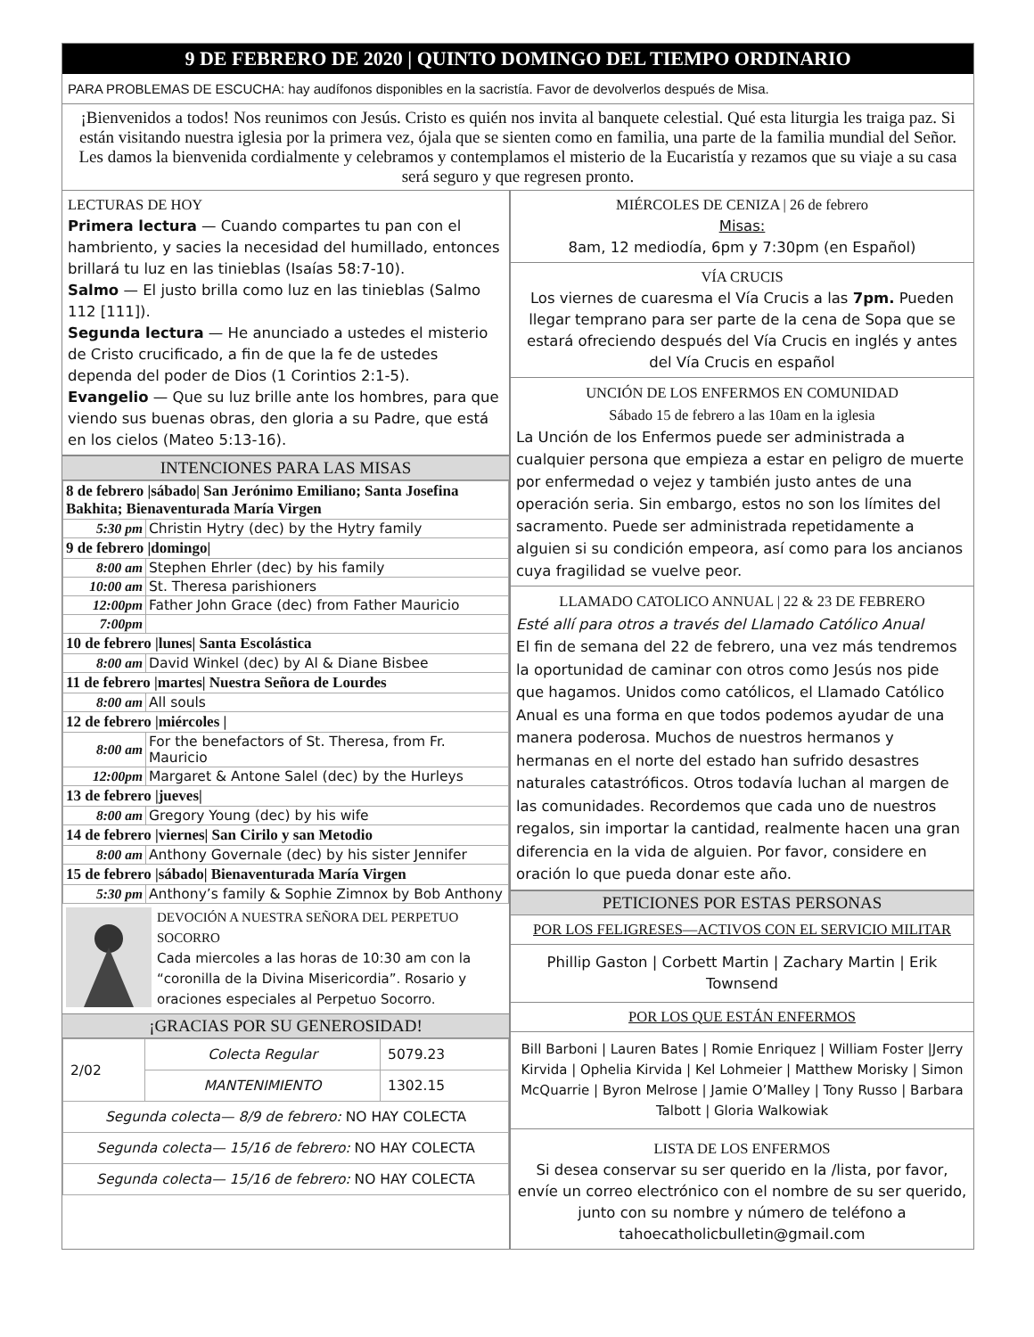9 DE FEBRERO DE 2020 | QUINTO DOMINGO DEL TIEMPO ORDINARIO
PARA PROBLEMAS DE ESCUCHA: hay audífonos disponibles en la sacristía. Favor de devolverlos después de Misa.
¡Bienvenidos a todos! Nos reunimos con Jesús. Cristo es quién nos invita al banquete celestial. Qué esta liturgia les traiga paz. Si están visitando nuestra iglesia por la primera vez, ójala que se sienten como en familia, una parte de la familia mundial del Señor. Les damos la bienvenida cordialmente y celebramos y contemplamos el misterio de la Eucaristía y rezamos que su viaje a su casa será seguro y que regresen pronto.
LECTURAS DE HOY
Primera lectura — Cuando compartes tu pan con el hambriento, y sacies la necesidad del humillado, entonces brillará tu luz en las tinieblas (Isaías 58:7-10).
Salmo — El justo brilla como luz en las tinieblas (Salmo 112 [111]).
Segunda lectura — He anunciado a ustedes el misterio de Cristo crucificado, a fin de que la fe de ustedes dependa del poder de Dios (1 Corintios 2:1-5).
Evangelio — Que su luz brille ante los hombres, para que viendo sus buenas obras, den gloria a su Padre, que está en los cielos (Mateo 5:13-16).
INTENCIONES PARA LAS MISAS
| 8 de febrero /sábado/ San Jerónimo Emiliano; Santa Josefina Bakhita; Bienaventurada María Virgen | |
| 5:30 pm | Christin Hytry (dec) by the Hytry family |
| 9 de febrero /domingo/ | |
| 8:00 am | Stephen Ehrler (dec) by his family |
| 10:00 am | St. Theresa parishioners |
| 12:00pm | Father John Grace (dec) from Father Mauricio |
| 7:00pm | |
| 10 de febrero /lunes/ Santa Escolástica | |
| 8:00 am | David Winkel (dec) by Al & Diane Bisbee |
| 11 de febrero /martes/ Nuestra Señora de Lourdes | |
| 8:00 am | All souls |
| 12 de febrero /miércoles / | |
| 8:00 am | For the benefactors of St. Theresa, from Fr. Mauricio |
| 12:00pm | Margaret & Antone Salel (dec) by the Hurleys |
| 13 de febrero /jueves/ | |
| 8:00 am | Gregory Young (dec) by his wife |
| 14 de febrero /viernes/ San Cirilo y san Metodio | |
| 8:00 am | Anthony Governale (dec) by his sister Jennifer |
| 15 de febrero /sábado/ Bienaventurada María Virgen | |
| 5:30 pm | Anthony’s family & Sophie Zimnox by Bob Anthony |
DEVOCIÓN A NUESTRA SEÑORA DEL PERPETUO SOCORRO
Cada miercoles a las horas de 10:30 am con la “coronilla de la Divina Misericordia”. Rosario y oraciones especiales al Perpetuo Socorro.
¡GRACIAS POR SU GENEROSIDAD!
| 2/02 | Colecta Regular | 5079.23 |
| | MANTENIMIENTO | 1302.15 |
| Segunda colecta— 8/9 de febrero: NO HAY COLECTA | | |
| Segunda colecta— 15/16 de febrero: NO HAY COLECTA | | |
| Segunda colecta— 15/16 de febrero: NO HAY COLECTA | | |
MIÉRCOLES DE CENIZA | 26 de febrero
Misas:
8am, 12 mediodía, 6pm y 7:30pm (en Español)
VÍA CRUCIS
Los viernes de cuaresma el Vía Crucis a las 7pm. Pueden llegar temprano para ser parte de la cena de Sopa que se estará ofreciendo después del Vía Crucis en inglés y antes del Vía Crucis en español
UNCIÓN DE LOS ENFERMOS EN COMUNIDAD
Sábado 15 de febrero a las 10am en la iglesia
La Unción de los Enfermos puede ser administrada a cualquier persona que empieza a estar en peligro de muerte por enfermedad o vejez y también justo antes de una operación seria. Sin embargo, estos no son los límites del sacramento. Puede ser administrada repetidamente a alguien si su condición empeora, así como para los ancianos cuya fragilidad se vuelve peor.
LLAMADO CATOLICO ANNUAL | 22 & 23 DE FEBRERO
Esté allí para otros a través del Llamado Católico Anual
El fin de semana del 22 de febrero, una vez más tendremos la oportunidad de caminar con otros como Jesús nos pide que hagamos. Unidos como católicos, el Llamado Católico Anual es una forma en que todos podemos ayudar de una manera poderosa. Muchos de nuestros hermanos y hermanas en el norte del estado han sufrido desastres naturales catastróficos. Otros todavía luchan al margen de las comunidades. Recordemos que cada uno de nuestros regalos, sin importar la cantidad, realmente hacen una gran diferencia en la vida de alguien. Por favor, considere en oración lo que pueda donar este año.
PETICIONES POR ESTAS PERSONAS
POR LOS FELIGRESES—ACTIVOS CON EL SERVICIO MILITAR
Phillip Gaston | Corbett Martin | Zachary Martin | Erik Townsend
POR LOS QUE ESTÁN ENFERMOS
Bill Barboni | Lauren Bates | Romie Enriquez | William Foster |Jerry Kirvida | Ophelia Kirvida | Kel Lohmeier | Matthew Morisky | Simon McQuarrie | Byron Melrose | Jamie O’Malley | Tony Russo | Barbara Talbott | Gloria Walkowiak
LISTA DE LOS ENFERMOS
Si desea conservar su ser querido en la /lista, por favor, envíe un correo electrónico con el nombre de su ser querido, junto con su nombre y número de teléfono a tahoecatholicbulletin@gmail.com